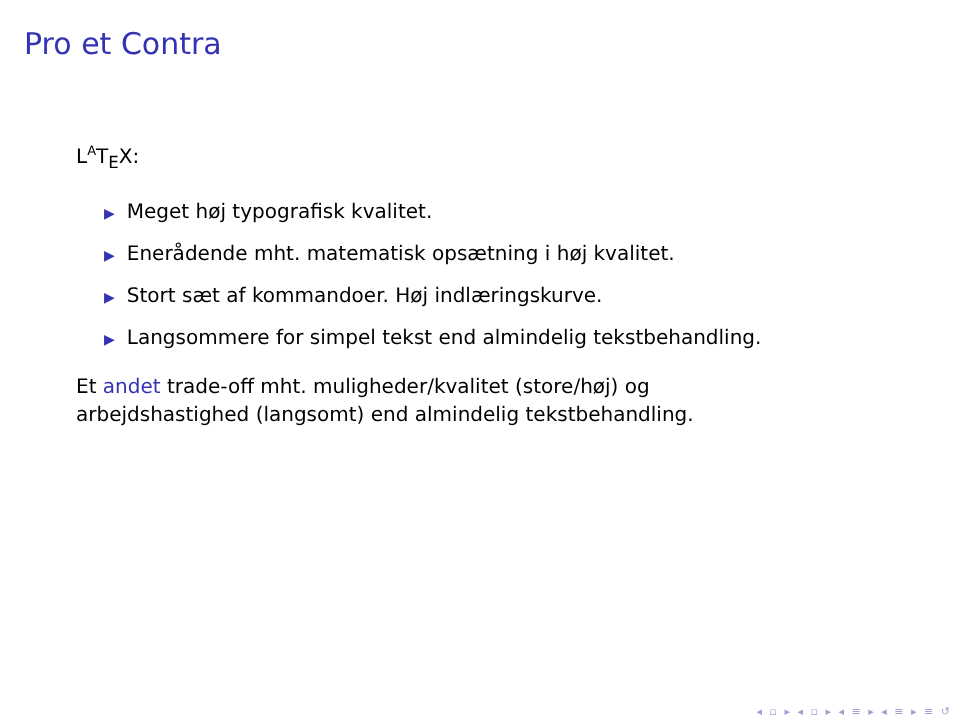Pro et Contra
L<sup>A</sup>T<sub>E</sub>X:
▶ Meget høj typografisk kvalitet.
▶ Enerådende mht. matematisk opsætning i høj kvalitet.
▶ Stort sæt af kommandoer. Høj indlæringskurve.
▶ Langsommere for simpel tekst end almindelig tekstbehandling.
Et andet trade-off mht. muligheder/kvalitet (store/høj) og
arbejdshastighed (langsomt) end almindelig tekstbehandling.
◂ ▫ ▸ ◂ ▫ ▸ ◂ ≡ ▸ ◂ ≡ ▸ ≡ ↺